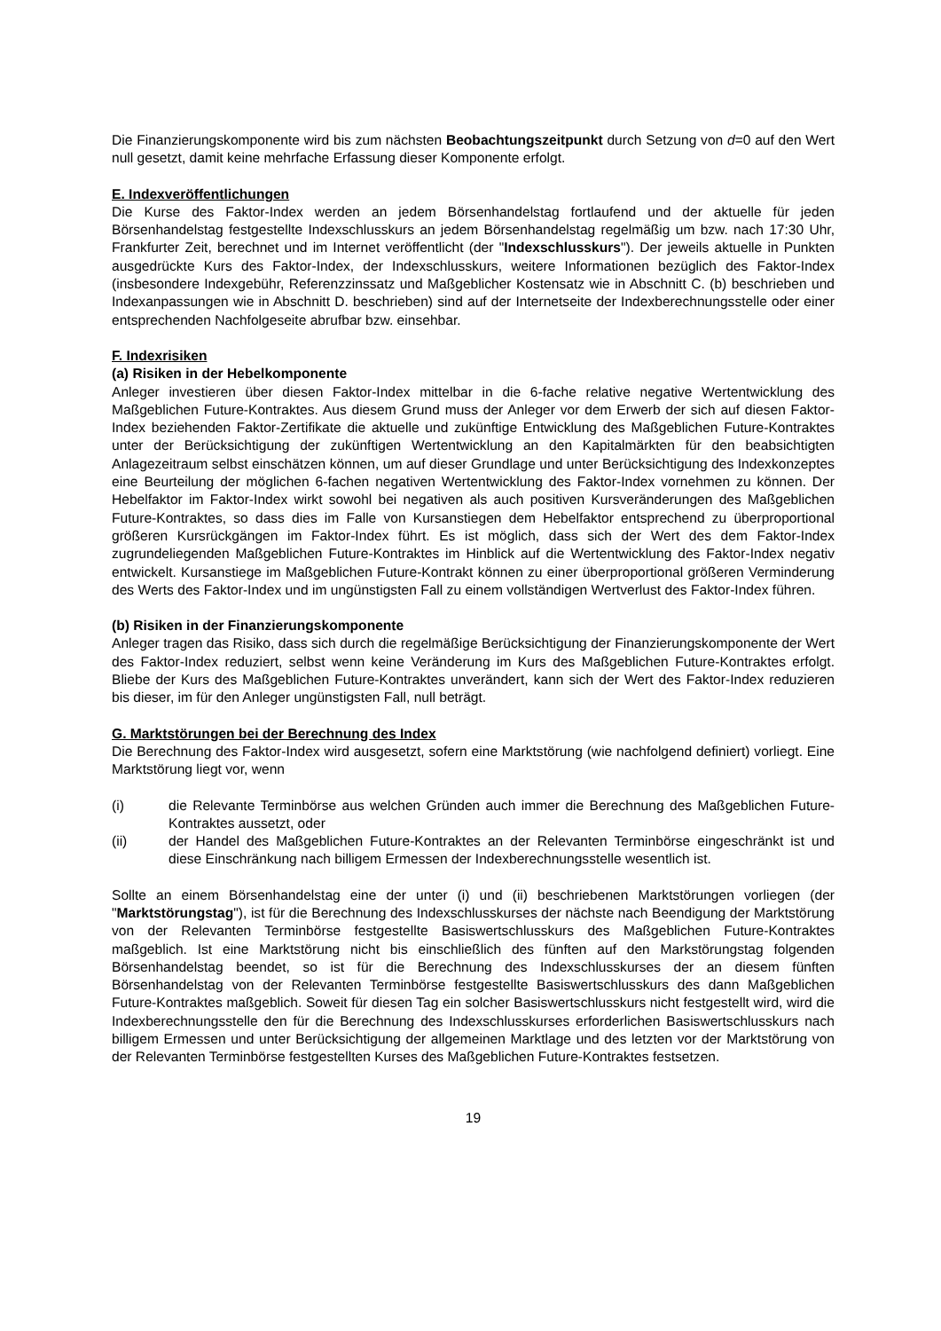Die Finanzierungskomponente wird bis zum nächsten Beobachtungszeitpunkt durch Setzung von d=0 auf den Wert null gesetzt, damit keine mehrfache Erfassung dieser Komponente erfolgt.
E. Indexveröffentlichungen
Die Kurse des Faktor-Index werden an jedem Börsenhandelstag fortlaufend und der aktuelle für jeden Börsenhandelstag festgestellte Indexschlusskurs an jedem Börsenhandelstag regelmäßig um bzw. nach 17:30 Uhr, Frankfurter Zeit, berechnet und im Internet veröffentlicht (der "Indexschlusskurs"). Der jeweils aktuelle in Punkten ausgedrückte Kurs des Faktor-Index, der Indexschlusskurs, weitere Informationen bezüglich des Faktor-Index (insbesondere Indexgebühr, Referenzzinssatz und Maßgeblicher Kostensatz wie in Abschnitt C. (b) beschrieben und Indexanpassungen wie in Abschnitt D. beschrieben) sind auf der Internetseite der Indexberechnungsstelle oder einer entsprechenden Nachfolgeseite abrufbar bzw. einsehbar.
F. Indexrisiken
(a) Risiken in der Hebelkomponente
Anleger investieren über diesen Faktor-Index mittelbar in die 6-fache relative negative Wertentwicklung des Maßgeblichen Future-Kontraktes. Aus diesem Grund muss der Anleger vor dem Erwerb der sich auf diesen Faktor-Index beziehenden Faktor-Zertifikate die aktuelle und zukünftige Entwicklung des Maßgeblichen Future-Kontraktes unter der Berücksichtigung der zukünftigen Wertentwicklung an den Kapitalmärkten für den beabsichtigten Anlagezeitraum selbst einschätzen können, um auf dieser Grundlage und unter Berücksichtigung des Indexkonzeptes eine Beurteilung der möglichen 6-fachen negativen Wertentwicklung des Faktor-Index vornehmen zu können. Der Hebelfaktor im Faktor-Index wirkt sowohl bei negativen als auch positiven Kursveränderungen des Maßgeblichen Future-Kontraktes, so dass dies im Falle von Kursanstiegen dem Hebelfaktor entsprechend zu überproportional größeren Kursrückgängen im Faktor-Index führt. Es ist möglich, dass sich der Wert des dem Faktor-Index zugrundeliegenden Maßgeblichen Future-Kontraktes im Hinblick auf die Wertentwicklung des Faktor-Index negativ entwickelt. Kursanstiege im Maßgeblichen Future-Kontrakt können zu einer überproportional größeren Verminderung des Werts des Faktor-Index und im ungünstigsten Fall zu einem vollständigen Wertverlust des Faktor-Index führen.
(b) Risiken in der Finanzierungskomponente
Anleger tragen das Risiko, dass sich durch die regelmäßige Berücksichtigung der Finanzierungskomponente der Wert des Faktor-Index reduziert, selbst wenn keine Veränderung im Kurs des Maßgeblichen Future-Kontraktes erfolgt. Bliebe der Kurs des Maßgeblichen Future-Kontraktes unverändert, kann sich der Wert des Faktor-Index reduzieren bis dieser, im für den Anleger ungünstigsten Fall, null beträgt.
G. Marktstörungen bei der Berechnung des Index
Die Berechnung des Faktor-Index wird ausgesetzt, sofern eine Marktstörung (wie nachfolgend definiert) vorliegt. Eine Marktstörung liegt vor, wenn
(i) die Relevante Terminbörse aus welchen Gründen auch immer die Berechnung des Maßgeblichen Future-Kontraktes aussetzt, oder
(ii) der Handel des Maßgeblichen Future-Kontraktes an der Relevanten Terminbörse eingeschränkt ist und diese Einschränkung nach billigem Ermessen der Indexberechnungsstelle wesentlich ist.
Sollte an einem Börsenhandelstag eine der unter (i) und (ii) beschriebenen Marktstörungen vorliegen (der "Marktstörungstag"), ist für die Berechnung des Indexschlusskurses der nächste nach Beendigung der Marktstörung von der Relevanten Terminbörse festgestellte Basiswertschlusskurs des Maßgeblichen Future-Kontraktes maßgeblich. Ist eine Marktstörung nicht bis einschließlich des fünften auf den Markstörungstag folgenden Börsenhandelstag beendet, so ist für die Berechnung des Indexschlusskurses der an diesem fünften Börsenhandelstag von der Relevanten Terminbörse festgestellte Basiswertschlusskurs des dann Maßgeblichen Future-Kontraktes maßgeblich. Soweit für diesen Tag ein solcher Basiswertschlusskurs nicht festgestellt wird, wird die Indexberechnungsstelle den für die Berechnung des Indexschlusskurses erforderlichen Basiswertschlusskurs nach billigem Ermessen und unter Berücksichtigung der allgemeinen Marktlage und des letzten vor der Marktstörung von der Relevanten Terminbörse festgestellten Kurses des Maßgeblichen Future-Kontraktes festsetzen.
19